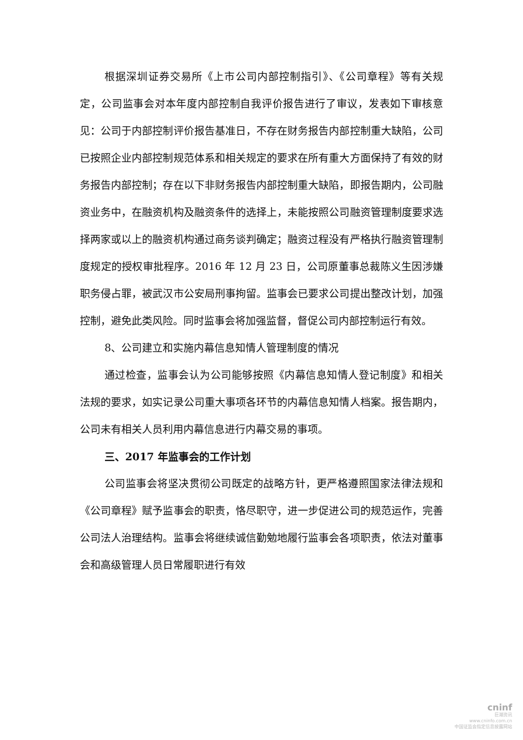根据深圳证券交易所《上市公司内部控制指引》、《公司章程》等有关规定，公司监事会对本年度内部控制自我评价报告进行了审议，发表如下审核意见：公司于内部控制评价报告基准日，不存在财务报告内部控制重大缺陷，公司已按照企业内部控制规范体系和相关规定的要求在所有重大方面保持了有效的财务报告内部控制；存在以下非财务报告内部控制重大缺陷，即报告期内，公司融资业务中，在融资机构及融资条件的选择上，未能按照公司融资管理制度要求选择两家或以上的融资机构通过商务谈判确定；融资过程没有严格执行融资管理制度规定的授权审批程序。2016 年 12 月 23 日，公司原董事总裁陈义生因涉嫌职务侵占罪，被武汉市公安局刑事拘留。监事会已要求公司提出整改计划，加强控制，避免此类风险。同时监事会将加强监督，督促公司内部控制运行有效。
8、公司建立和实施内幕信息知情人管理制度的情况
通过检查，监事会认为公司能够按照《内幕信息知情人登记制度》和相关法规的要求，如实记录公司重大事项各环节的内幕信息知情人档案。报告期内，公司未有相关人员利用内幕信息进行内幕交易的事项。
三、2017 年监事会的工作计划
公司监事会将坚决贯彻公司既定的战略方针，更严格遵照国家法律法规和《公司章程》赋予监事会的职责，恪尽职守，进一步促进公司的规范运作，完善公司法人治理结构。监事会将继续诚信勤勉地履行监事会各项职责，依法对董事会和高级管理人员日常履职进行有效
cninf
巨潮资讯
www.cninfo.com.cn
中国证监会指定信息披露网站